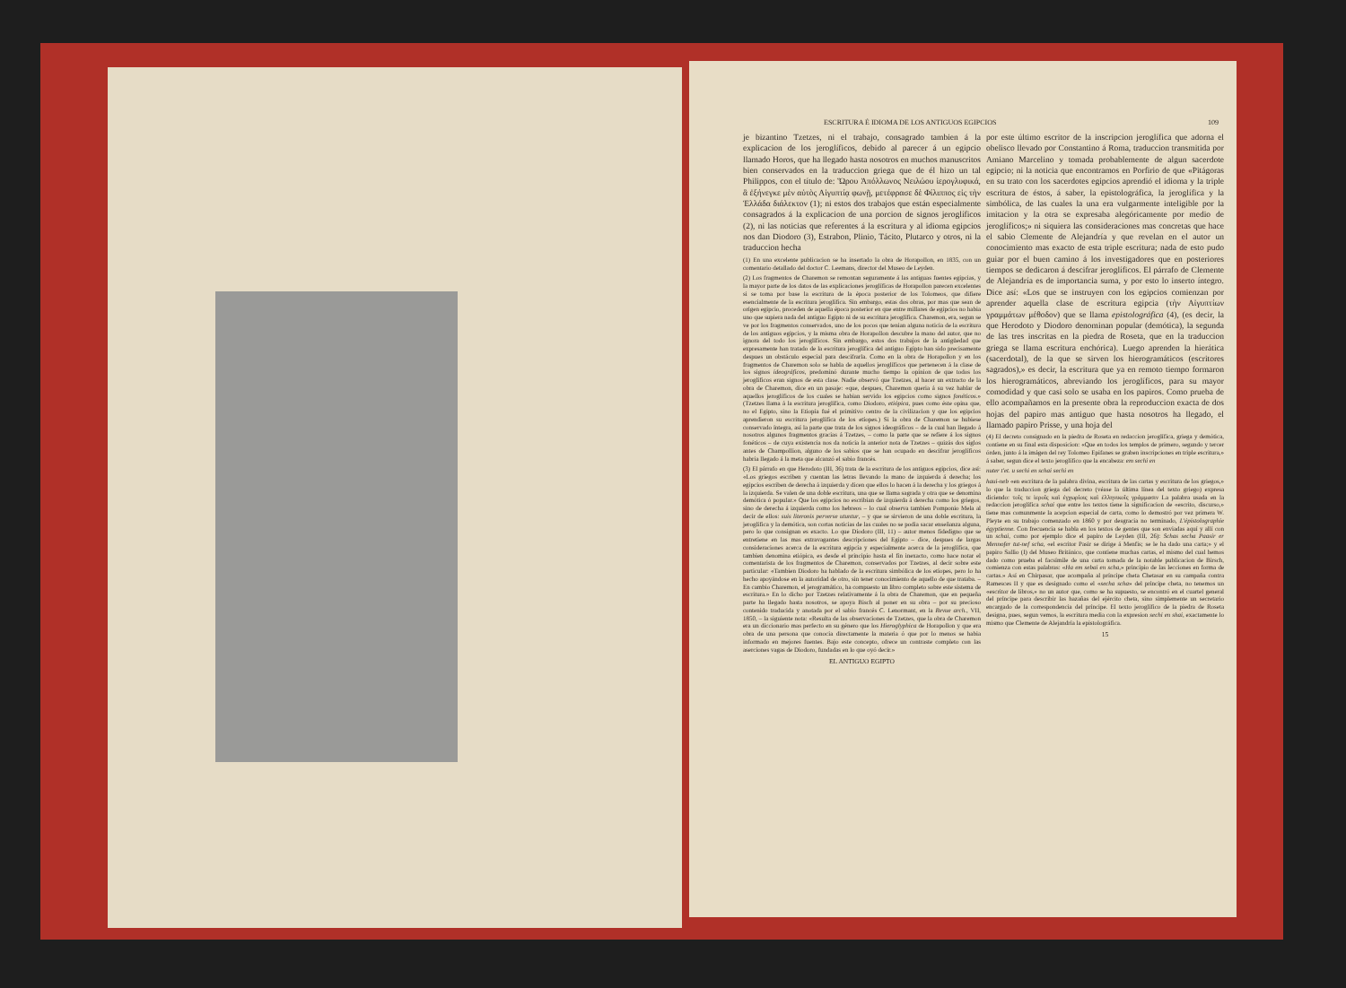ESCRITURA É IDIOMA DE LOS ANTIGUOS EGIPCIOS 109
je bizantino Tzetzes, ni el trabajo, consagrado tambien á la explicacion de los jeroglíficos, debido al parecer á un egipcio llamado Horos, que ha llegado hasta nosotros en muchos manuscritos bien conservados en la traduccion griega que de él hizo un tal Philippos, con el título de: Ὥρου Ἀπόλλωνος Νειλώου ἱερογλυφικά, ἃ ἐξήνεγκε μὲν αὐτὸς Αἰγυπτίᾳ φωνῇ, μετέφρασε δὲ Φίλιππος εἰς τὴν Ἑλλάδα διάλεκτον (1); ni estos dos trabajos que están especialmente consagrados á la explicacion de una porcion de signos jeroglíficos (2), ni las noticias que referentes á la escritura y al idioma egipcios nos dan Diodoro (3), Estrabon, Plinio, Tácito, Plutarco y otros, ni la traduccion hecha
(1) En una excelente publicacion se ha insertado la obra de Horapollon, en 1835, con un comentario detallado del doctor C. Leemans, director del Museo de Leyden.
(2) Los fragmentos de Charemon se remontan seguramente á las antiguas fuentes egipcias, y la mayor parte de los datos de las explicaciones jeroglíficas de Horapollon parecen excelentes si se toma por base la escritura de la época posterior de los Tolomeos, que difiere esencialmente de la escritura jeroglífica. Sin embargo, estas dos obras, por mas que sean de orígen egipcio, proceden de aquella época posterior en que entre millares de egipcios no habia uno que supiera nada del antiguo Egipto ni de su escritura jeroglífica. Charemon, era, segun se ve por los fragmentos conservados, uno de los pocos que tenian alguna noticia de la escritura de los antiguos egipcios, y la misma obra de Horapollon descubre la mano del autor, que no ignora del todo los jeroglíficos. Sin embargo, estos dos trabajos de la antigüedad que expresamente han tratado de la escritura jeroglífica del antiguo Egipto han sido precisamente despues un obstáculo especial para descifrarla. Como en la obra de Horapollon y en los fragmentos de Charemon solo se habla de aquellos jeroglíficos que pertenecen á la clase de los signos ideográficos, predominó durante mucho tiempo la opinion de que todos los jeroglíficos eran signos de esta clase. Nadie observó que Tzetzes, al hacer un extracto de la obra de Charemon, dice en un pasaje: «que, despues, Charemon queria á su vez hablar de aquellos jeroglíficos de los cuales se habian servido los egipcios como signos fonéticos.» (Tzetzes llama á la escritura jeroglífica, como Diodoro, etiópica, pues como éste opina que, no el Egipto, sino la Etiopía fué el primitivo centro de la civilizacion y que los egipcios aprendieron su escritura jeroglífica de los etíopes.) Si la obra de Charemon se hubiese conservado íntegra, así la parte que trata de los signos ideográficos – de la cual han llegado á nosotros algunos fragmentos gracias á Tzetzes, – como la parte que se refiere á los signos fonéticos – de cuya existencia nos da noticia la anterior nota de Tzetzes – quizás dos siglos antes de Champollion, alguno de los sabios que se han ocupado en descifrar jeroglíficos habria llegado á la meta que alcanzó el sabio francés.
(3) El párrafo en que Herodoto (III, 36) trata de la escritura de los antiguos egipcios, dice así: «Los griegos escriben y cuentan las letras llevando la mano de izquierda á derecha; los egipcios escriben de derecha á izquierda y dicen que ellos lo hacen á la derecha y los griegos á la izquierda. Se valen de una doble escritura, una que se llama sagrada y otra que se denomina demótica ó popular.» Que los egipcios no escribian de izquierda á derecha como los griegos, sino de derecha á izquierda como los hebreos – lo cual observa tambien Pomponio Mela al decir de ellos: suis literonis perverse utuntur, – y que se sirvieron de una doble escritura, la jeroglífica y la demótica, son cortas noticias de las cuales no se podia sacar enseñanza alguna, pero lo que consignan es exacto. Lo que Diodoro (III, 11) – autor menos fidedigno que se entretiene en las mas extravagantes descripciones del Egipto – dice, despues de largas consideraciones acerca de la escritura egipcia y especialmente acerca de la jeroglífica, que tambien denomina etiópica, es desde el principio hasta el fin inexacto, como hace notar el comentarista de los fragmentos de Charemon, conservados por Tzetzes, al decir sobre este particular: «Tambien Diodoro ha hablado de la escritura simbólica de los etíopes, pero lo ha hecho apoyándose en la autoridad de otro, sin tener conocimiento de aquello de que trataba. – En cambio Charemon, el jerogramático, ha compuesto un libro completo sobre este sistema de escritura.» En lo dicho por Tzetzes relativamente á la obra de Charemon, que en pequeña parte ha llegado hasta nosotros, se apoya Bisch al poner en su obra – por su precioso contenido traducida y anotada por el sabio francés C. Lenormant, en la Revue arch., VII, 1850, – la siguiente nota: «Resulta de las observaciones de Tzetzes, que la obra de Charemon era un diccionario mas perfecto en su género que los Hieroglyphica de Horapollon y que era obra de una persona que conocia directamente la materia ó que por lo menos se habia informado en mejores fuentes. Bajo este concepto, ofrece un contraste completo con las aserciones vagas de Diodoro, fundadas en lo que oyó decir.»
EL ANTIGUO EGIPTO
por este último escritor de la inscripcion jeroglífica que adorna el obelisco llevado por Constantino á Roma, traduccion transmitida por Amiano Marcelino y tomada probablemente de algun sacerdote egipcio; ni la noticia que encontramos en Porfirio de que «Pitágoras en su trato con los sacerdotes egipcios aprendió el idioma y la triple escritura de éstos, á saber, la epistolográfica, la jeroglífica y la simbólica, de las cuales la una era vulgarmente inteligible por la imitacion y la otra se expresaba alegóricamente por medio de jeroglíficos;» ni siquiera las consideraciones mas concretas que hace el sabio Clemente de Alejandría y que revelan en el autor un conocimiento mas exacto de esta triple escritura; nada de esto pudo guiar por el buen camino á los investigadores que en posteriores tiempos se dedicaron á descifrar jeroglíficos. El párrafo de Clemente de Alejandría es de importancia suma, y por esto lo inserto íntegro. Dice así: «Los que se instruyen con los egipcios comienzan por aprender aquella clase de escritura egipcia (τὴν Αἰγυπτίων γραμμάτων μέθοδον) que se llama epistolográfica (4), (es decir, la que Herodoto y Diodoro denominan popular (demótica), la segunda de las tres inscritas en la piedra de Roseta, que en la traduccion griega se llama escritura enchórica). Luego aprenden la hierática (sacerdotal), de la que se sirven los hierogramáticos (escritores sagrados),» es decir, la escritura que ya en remoto tiempo formaron los hierogramáticos, abreviando los jeroglíficos, para su mayor comodidad y que casi solo se usaba en los papiros. Como prueba de ello acompañamos en la presente obra la reproduccion exacta de dos hojas del papiro mas antiguo que hasta nosotros ha llegado, el llamado papiro Prisse, y una hoja del
(4) El decreto consignado en la piedra de Roseta en redaccion jeroglífica, griega y demótica, contiene en su final esta disposicion: «Que en todos los templos de primero, segundo y tercer órden, junto á la imágen del rey Tolomeo Epifanes se graben inscripciones en triple escritura,» á saber, segun dice el texto jeroglífico que la encabeza: em sechi en
nuter t'et. u sechi en schai sechi en
haui-neb «en escritura de la palabra divina, escritura de las cartas y escritura de los griegos,» lo que la traduccion griega del decreto (véase la última línea del texto griego) expresa diciendo: τοῖς τε ἱεροῖς καὶ ἐγχωρίοις καὶ ἑλληνικοῖς γράμμασιν La palabra usada en la redaccion jeroglífica schai que entre los textos tiene la significacion de «escrito, discurso,» tiene mas comunmente la acepcion especial de carta, como lo demostró por vez primera W. Pleyte en su trabajo comenzado en 1860 y por desgracia no terminado, L'épistolographie égyptienne. Con frecuencia se habla en los textos de gentes que son enviadas aquí y allí con un schai, como por ejemplo dice el papiro de Leyden (III, 26): Schas secha Paasir er Mennofer tut-nef scha, «el escritor Pasir se dirige á Menfis; se le ha dado una carta;» y el papiro Sallio (I) del Museo Británico, que contiene muchas cartas, el mismo del cual hemos dado como prueba el facsímile de una carta tomada de la notable publicacion de Birsch, comienza con estas palabras: «Ha em sebai en scha,» principio de las lecciones en forma de cartas.» Así en Chirpasar, que acompaña al príncipe cheta Chetasar en su campaña contra Ramesces II y que es designado como el «secha scha» del príncipe cheta, no tenemos un «escritor de libros,» no un autor que, como se ha supuesto, se encontró en el cuartel general del príncipe para describir las hazañas del ejército cheta, sino simplemente un secretario encargado de la correspondencia del príncipe. El texto jeroglífico de la piedra de Roseta designa, pues, segun vemos, la escritura media con la expresion sechi en shai, exactamente lo mismo que Clemente de Alejandría la epistolográfica.
15